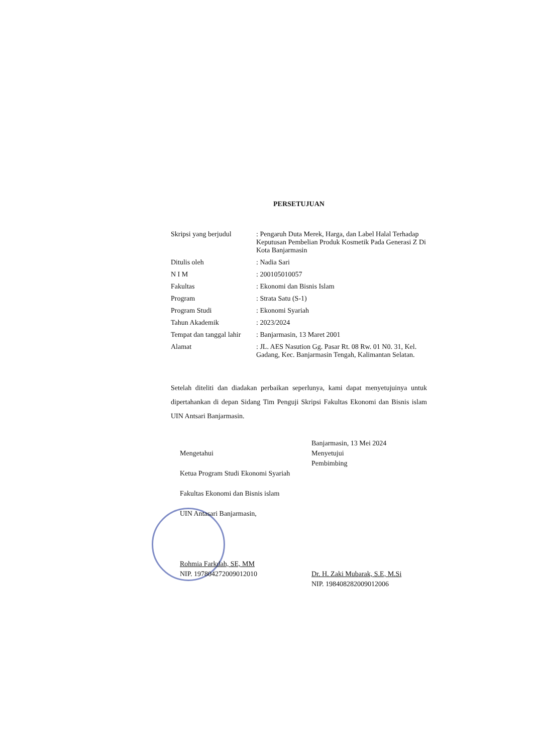PERSETUJUAN
| Skripsi yang berjudul | : Pengaruh Duta Merek, Harga, dan Label Halal Terhadap Keputusan Pembelian Produk Kosmetik Pada Generasi Z Di Kota Banjarmasin |
| Ditulis oleh | : Nadia Sari |
| N I M | : 200105010057 |
| Fakultas | : Ekonomi dan Bisnis Islam |
| Program | : Strata Satu (S-1) |
| Program Studi | : Ekonomi Syariah |
| Tahun Akademik | : 2023/2024 |
| Tempat dan tanggal lahir | : Banjarmasin, 13 Maret 2001 |
| Alamat | : JL. AES Nasution Gg. Pasar Rt. 08 Rw. 01 N0. 31, Kel. Gadang, Kec. Banjarmasin Tengah, Kalimantan Selatan. |
Setelah diteliti dan diadakan perbaikan seperlunya, kami dapat menyetujuinya untuk dipertahankan di depan Sidang Tim Penguji Skripsi Fakultas Ekonomi dan Bisnis islam UIN Antsari Banjarmasin.
Mengetahui
Ketua Program Studi Ekonomi Syariah
Fakultas Ekonomi dan Bisnis islam
UIN Antasari Banjarmasin,
Rohmia Farkdah, SE, MM
NIP. 197804272009012010
Banjarmasin, 13 Mei 2024
Menyetujui
Pembimbing
Dr. H. Zaki Mubarak, S.E, M.Si
NIP. 198408282009012006